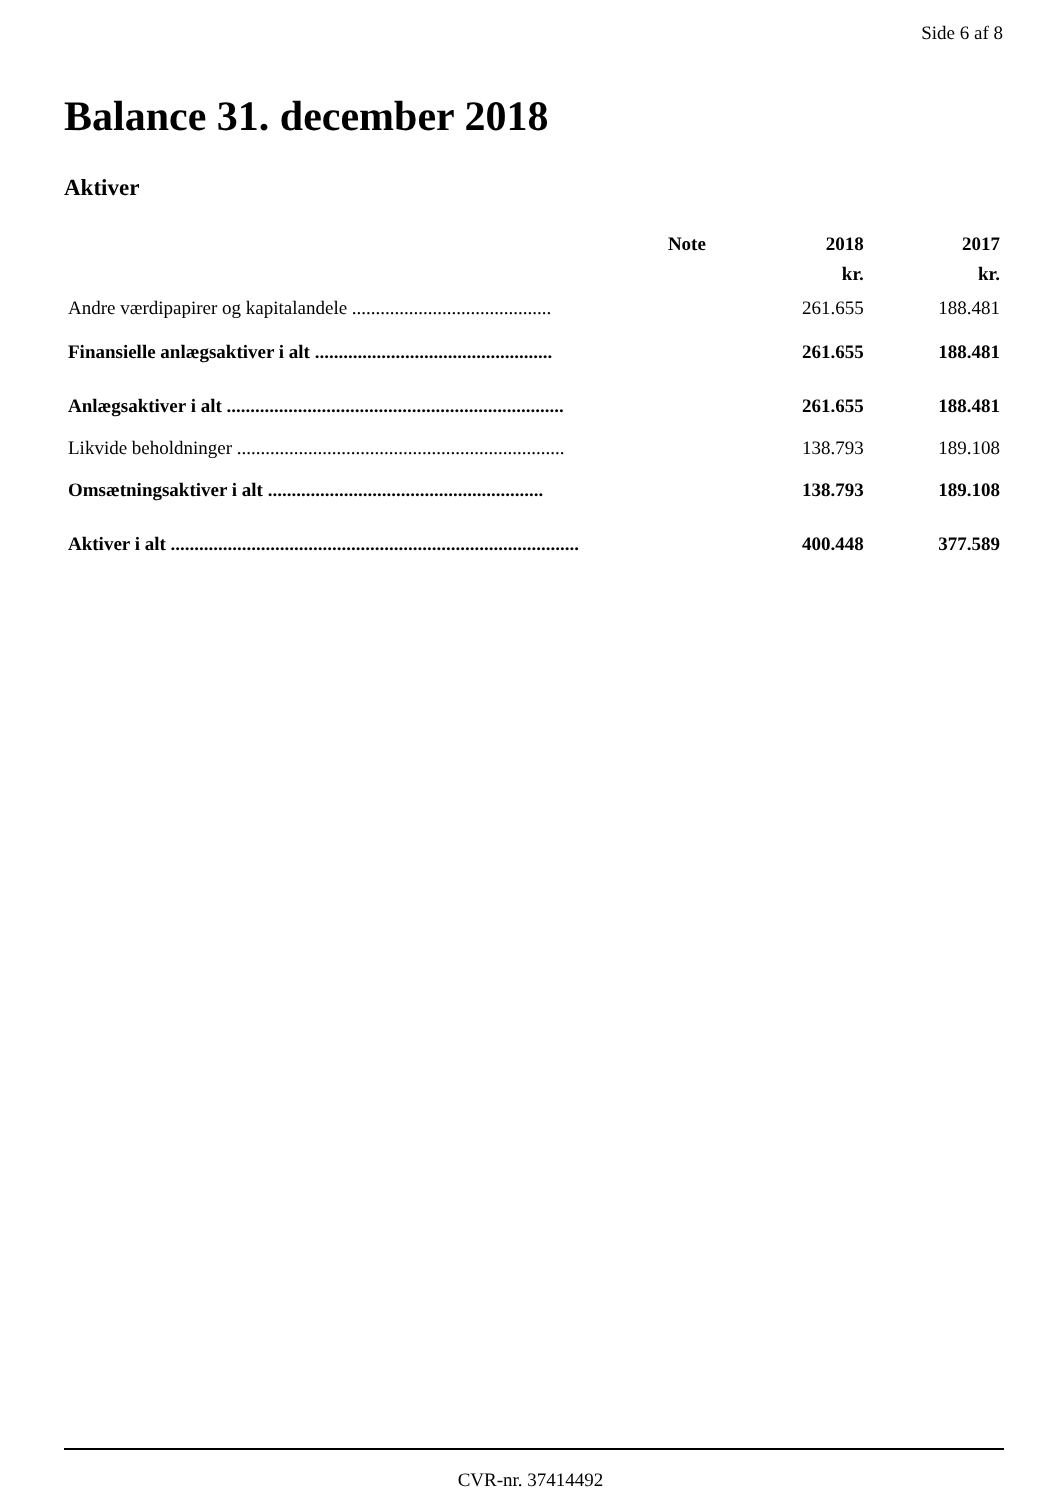Side 6 af 8
Balance 31. december 2018
Aktiver
| | Note | 2018 | 2017 |
| --- | --- | --- | --- |
| | | kr. | kr. |
| Andre værdipapirer og kapitalandele .......................................... | | 261.655 | 188.481 |
| Finansielle anlægsaktiver i alt .................................................. | | 261.655 | 188.481 |
| Anlægsaktiver i alt ....................................................................... | | 261.655 | 188.481 |
| Likvide beholdninger ..................................................................... | | 138.793 | 189.108 |
| Omsætningsaktiver i alt .......................................................... | | 138.793 | 189.108 |
| Aktiver i alt ...................................................................................... | | 400.448 | 377.589 |
CVR-nr. 37414492